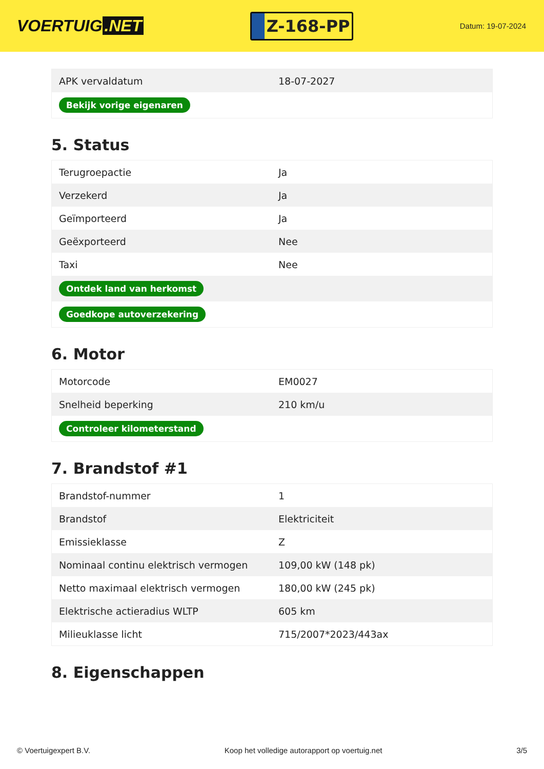VOERTUIG.NET
Z-168-PP
Datum: 19-07-2024
| APK vervaldatum | 18-07-2027 |
| Bekijk vorige eigenaren | |
5. Status
| Terugroepactie | Ja |
| Verzekerd | Ja |
| Geïmporteerd | Ja |
| Geëxporteerd | Nee |
| Taxi | Nee |
| Ontdek land van herkomst | |
| Goedkope autoverzekering | |
6. Motor
| Motorcode | EM0027 |
| Snelheid beperking | 210 km/u |
| Controleer kilometerstand | |
7. Brandstof #1
| Brandstof-nummer | 1 |
| Brandstof | Elektriciteit |
| Emissieklasse | Z |
| Nominaal continu elektrisch vermogen | 109,00 kW (148 pk) |
| Netto maximaal elektrisch vermogen | 180,00 kW (245 pk) |
| Elektrische actieradius WLTP | 605 km |
| Milieuklasse licht | 715/2007*2023/443ax |
8. Eigenschappen
© Voertuigexpert B.V. Koop het volledige autorapport op voertuig.net 3/5